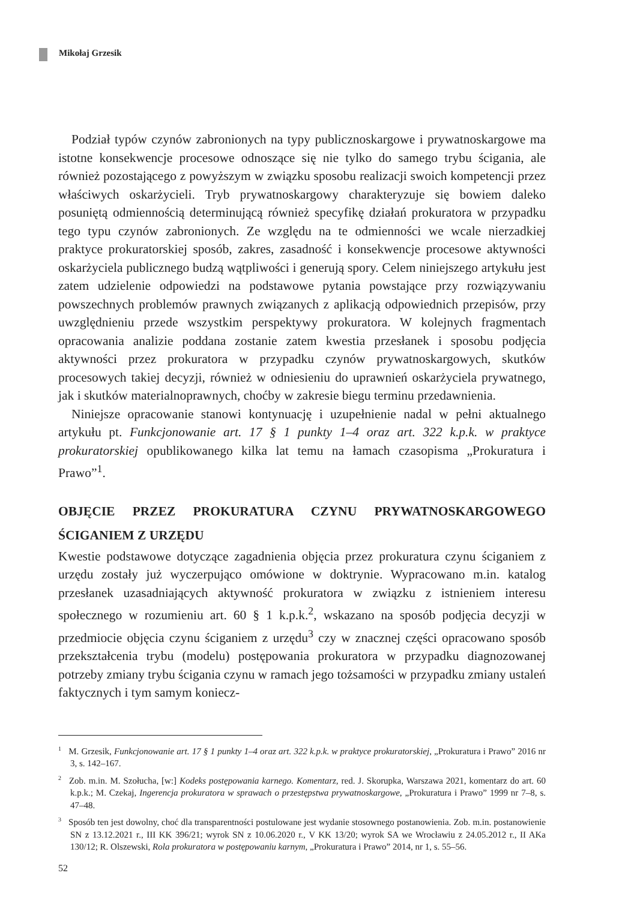Mikołaj Grzesik
Podział typów czynów zabronionych na typy publicznoskargowe i prywatnoskargowe ma istotne konsekwencje procesowe odnoszące się nie tylko do samego trybu ścigania, ale również pozostającego z powyższym w związku sposobu realizacji swoich kompetencji przez właściwych oskarżycieli. Tryb prywatnoskargowy charakteryzuje się bowiem daleko posuniętą odmiennością determinującą również specyfikę działań prokuratora w przypadku tego typu czynów zabronionych. Ze względu na te odmienności we wcale nierzadkiej praktyce prokuratorskiej sposób, zakres, zasadność i konsekwencje procesowe aktywności oskarżyciela publicznego budzą wątpliwości i generują spory. Celem niniejszego artykułu jest zatem udzielenie odpowiedzi na podstawowe pytania powstające przy rozwiązywaniu powszechnych problemów prawnych związanych z aplikacją odpowiednich przepisów, przy uwzględnieniu przede wszystkim perspektywy prokuratora. W kolejnych fragmentach opracowania analizie poddana zostanie zatem kwestia przesłanek i sposobu podjęcia aktywności przez prokuratora w przypadku czynów prywatnoskargowych, skutków procesowych takiej decyzji, również w odniesieniu do uprawnień oskarżyciela prywatnego, jak i skutków materialnoprawnych, choćby w zakresie biegu terminu przedawnienia.
Niniejsze opracowanie stanowi kontynuację i uzupełnienie nadal w pełni aktualnego artykułu pt. Funkcjonowanie art. 17 § 1 punkty 1–4 oraz art. 322 k.p.k. w praktyce prokuratorskiej opublikowanego kilka lat temu na łamach czasopisma „Prokuratura i Prawo”<sup>1</sup>.
OBJĘCIE PRZEZ PROKURATURA CZYNU PRYWATNOSKARGOWEGO ŚCIGANIEM Z URZĘDU
Kwestie podstawowe dotyczące zagadnienia objęcia przez prokuratura czynu ściganiem z urzędu zostały już wyczerpująco omówione w doktrynie. Wypracowano m.in. katalog przesłanek uzasadniających aktywność prokuratora w związku z istnieniem interesu społecznego w rozumieniu art. 60 § 1 k.p.k.<sup>2</sup>, wskazano na sposób podjęcia decyzji w przedmiocie objęcia czynu ściganiem z urzędu<sup>3</sup> czy w znacznej części opracowano sposób przekształcenia trybu (modelu) postępowania prokuratora w przypadku diagnozowanej potrzeby zmiany trybu ścigania czynu w ramach jego tożsamości w przypadku zmiany ustaleń faktycznych i tym samym koniecz-
<sup>1</sup> M. Grzesik, Funkcjonowanie art. 17 § 1 punkty 1–4 oraz art. 322 k.p.k. w praktyce prokuratorskiej, „Prokuratura i Prawo” 2016 nr 3, s. 142–167.
<sup>2</sup> Zob. m.in. M. Szołucha, [w:] Kodeks postępowania karnego. Komentarz, red. J. Skorupka, Warszawa 2021, komentarz do art. 60 k.p.k.; M. Czekaj, Ingerencja prokuratora w sprawach o przestępstwa prywatnoskargowe, „Prokuratura i Prawo” 1999 nr 7–8, s. 47–48.
<sup>3</sup> Sposób ten jest dowolny, choć dla transparentności postulowane jest wydanie stosownego postanowienia. Zob. m.in. postanowienie SN z 13.12.2021 r., III KK 396/21; wyrok SN z 10.06.2020 r., V KK 13/20; wyrok SA we Wrocławiu z 24.05.2012 r., II AKa 130/12; R. Olszewski, Rola prokuratora w postępowaniu karnym, „Prokuratura i Prawo” 2014, nr 1, s. 55–56.
52